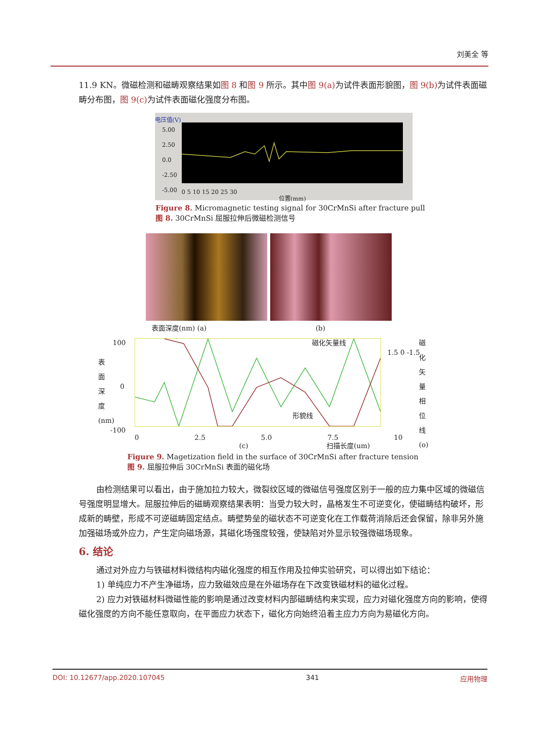刘美全 等
11.9 KN。微磁检测和磁畴观察结果如图 8 和图 9 所示。其中图 9(a) 为试件表面形貌图，图 9(b) 为试件表面磁畴分布图，图 9(c) 为试件表面磁化强度分布图。
电压值(V)
0 5 10 15 20 25 30
位置(mm)
5.00
2.50
0.0
-2.50
-5.00
Figure 8. Micromagnetic testing signal for 30CrMnSi after fracture pull
图 8. 30CrMnSi 屈服拉伸后微磁检测信号
表面深度(nm) (a) (b)
100
0
-100
0 2.5 5.0 7.5 10
磁化矢量线
形貌线
1.5 0 -1.5
(c) 扫描长度(um)
表面深度(nm)
磁化矢量相位线(o)
Figure 9. Magetization field in the surface of 30CrMnSi after fracture tension
图 9. 屈服拉伸后 30CrMnSi 表面的磁化场
由检测结果可以看出，由于施加拉力较大，微裂纹区域的微磁信号强度区别于一般的应力集中区域的微磁信号强度明显增大。屈服拉伸后的磁畴观察结果表明：当受力较大时，晶格发生不可逆变化，使磁畴结构破坏，形成新的畴壁，形成不可逆磁畴固定结点。畴壁势垒的磁状态不可逆变化在工作载荷消除后还会保留，除非另外施加强磁场或外应力，产生定向磁场源，其磁化场强度较强，使缺陷对外显示较强微磁场现象。
6. 结论
通过对外应力与铁磁材料微结构内磁化强度的相互作用及拉伸实验研究，可以得出如下结论：
1) 单纯应力不产生净磁场，应力致磁效应是在外磁场存在下改变铁磁材料的磁化过程。
2) 应力对铁磁材料微磁性能的影响是通过改变材料内部磁畴结构来实现，应力对磁化强度方向的影响，使得磁化强度的方向不能任意取向，在平面应力状态下，磁化方向始终沿着主应力方向为易磁化方向。
DOI: 10.12677/app.2020.107045 341 应用物理